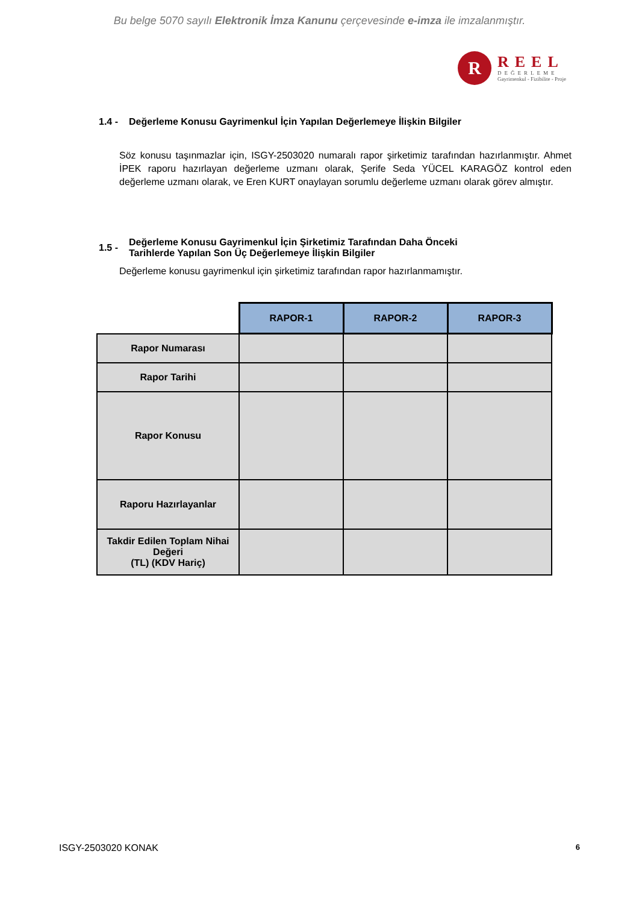Bu belge 5070 sayılı Elektronik İmza Kanunu çerçevesinde e-imza ile imzalanmıştır.
R
REEL
DEĞERLEME
Gayrimenkul - Fizibilite - Proje
1.4 - Değerleme Konusu Gayrimenkul İçin Yapılan Değerlemeye İlişkin Bilgiler
Söz konusu taşınmazlar için, ISGY-2503020 numaralı rapor şirketimiz tarafından hazırlanmıştır. Ahmet İPEK raporu hazırlayan değerleme uzmanı olarak, Şerife Seda YÜCEL KARAGÖZ kontrol eden değerleme uzmanı olarak, ve Eren KURT onaylayan sorumlu değerleme uzmanı olarak görev almıştır.
1.5 - Değerleme Konusu Gayrimenkul İçin Şirketimiz Tarafından Daha Önceki
Tarihlerde Yapılan Son Üç Değerlemeye İlişkin Bilgiler
Değerleme konusu gayrimenkul için şirketimiz tarafından rapor hazırlanmamıştır.
| | RAPOR-1 | RAPOR-2 | RAPOR-3 |
| Rapor Numarası | | | |
| Rapor Tarihi | | | |
| Rapor Konusu | | | |
| Raporu Hazırlayanlar | | | |
| Takdir Edilen Toplam Nihai Değeri (TL) (KDV Hariç) | | | |
ISGY-2503020 KONAK 6